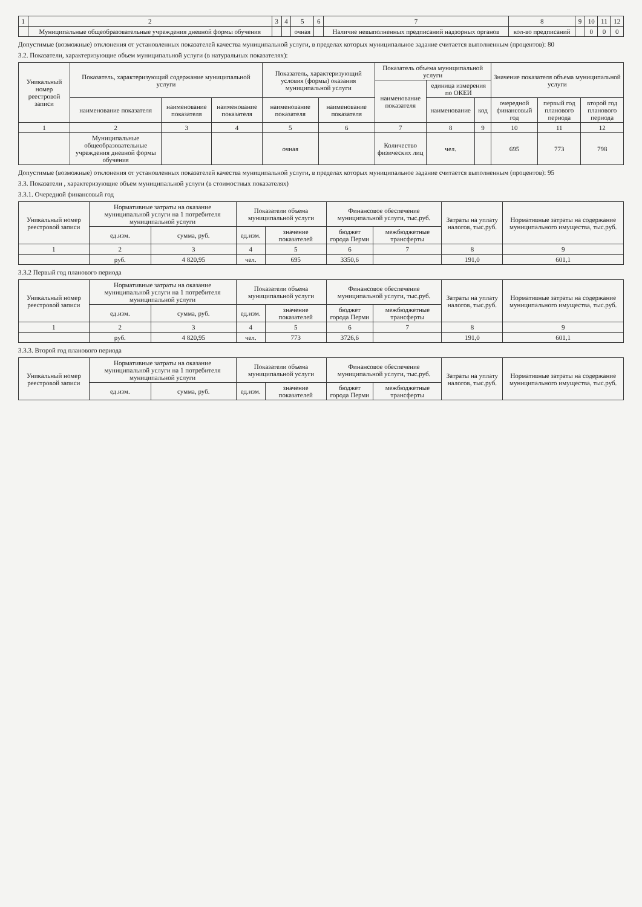| 1 | 2 | 3 | 4 | 5 | 6 | 7 | 8 | 9 | 10 | 11 | 12 |
| --- | --- | --- | --- | --- | --- | --- | --- | --- | --- | --- | --- |
| | Муниципальные общеобразовательные учреждения дневной формы обучения | | | очная | | Наличие невыполненных предписаний надзорных органов | кол-во предписаний | | 0 | 0 | 0 |
Допустимые (возможные) отклонения от установленных показателей качества муниципальной услуги, в пределах которых муниципальное задание считается выполненным (процентов): 80
3.2. Показатели, характеризующие объем муниципальной услуги (в натуральных показателях):
| Уникальный номер реестровой записи | Показатель, характеризующий содержание муниципальной услуги | | | Показатель, характеризующий условия (формы) оказания муниципальной услуги | | Показатель объема муниципальной услуги | | | Значение показателя объема муниципальной услуги | | |
| --- | --- | --- | --- | --- | --- | --- | --- | --- | --- | --- | --- |
| | | | | | | наименование показателя | единица измерения по ОКЕИ | | | | |
| | наименование показателя | наименование показателя | наименование показателя | наименование показателя | наименование показателя | | наименование | код | очередной финансовый год | первый год планового периода | второй год планового периода |
| 1 | 2 | 3 | 4 | 5 | 6 | 7 | 8 | 9 | 10 | 11 | 12 |
| | Муниципальные общеобразовательные учреждения дневной формы обучения | | | очная | | Количество физических лиц | чел. | | 695 | 773 | 798 |
Допустимые (возможные) отклонения от установленных показателей качества муниципальной услуги, в пределах которых муниципальное задание считается выполненным (процентов): 95
3.3. Показатели , характеризующие объем муниципальной услуги (в стоимостных показателях)
3.3.1. Очередной финансовый год
| Уникальный номер реестровой записи | Нормативные затраты на оказание муниципальной услуги на 1 потребителя муниципальной услуги | | Показатели объема муниципальной услуги | | Финансовое обеспечение муниципальной услуги, тыс.руб. | | Затраты на уплату налогов, тыс.руб. | Нормативные затраты на содержание муниципального имущества, тыс.руб. |
| --- | --- | --- | --- | --- | --- | --- | --- | --- |
| | ед.изм. | сумма, руб. | ед.изм. | значение показателей | бюджет города Перми | межбюджетные трансферты | | |
| 1 | 2 | 3 | 4 | 5 | 6 | 7 | 8 | 9 |
| | руб. | 4 820,95 | чел. | 695 | 3350,6 | | 191,0 | 601,1 |
3.3.2 Первый год планового периода
| Уникальный номер реестровой записи | Нормативные затраты на оказание муниципальной услуги на 1 потребителя муниципальной услуги | | Показатели объема муниципальной услуги | | Финансовое обеспечение муниципальной услуги, тыс.руб. | | Затраты на уплату налогов, тыс.руб. | Нормативные затраты на содержание муниципального имущества, тыс.руб. |
| --- | --- | --- | --- | --- | --- | --- | --- | --- |
| | ед.изм. | сумма, руб. | ед.изм. | значение показателей | бюджет города Перми | межбюджетные трансферты | | |
| 1 | 2 | 3 | 4 | 5 | 6 | 7 | 8 | 9 |
| | руб. | 4 820,95 | чел. | 773 | 3726,6 | | 191,0 | 601,1 |
3.3.3. Второй год планового периода
| Уникальный номер реестровой записи | Нормативные затраты на оказание муниципальной услуги на 1 потребителя муниципальной услуги | | Показатели объема муниципальной услуги | | Финансовое обеспечение муниципальной услуги, тыс.руб. | | Затраты на уплату налогов, тыс.руб. | Нормативные затраты на содержание муниципального имущества, тыс.руб. |
| --- | --- | --- | --- | --- | --- | --- | --- | --- |
| | ед.изм. | сумма, руб. | ед.изм. | значение показателей | бюджет города Перми | межбюджетные трансферты | | |